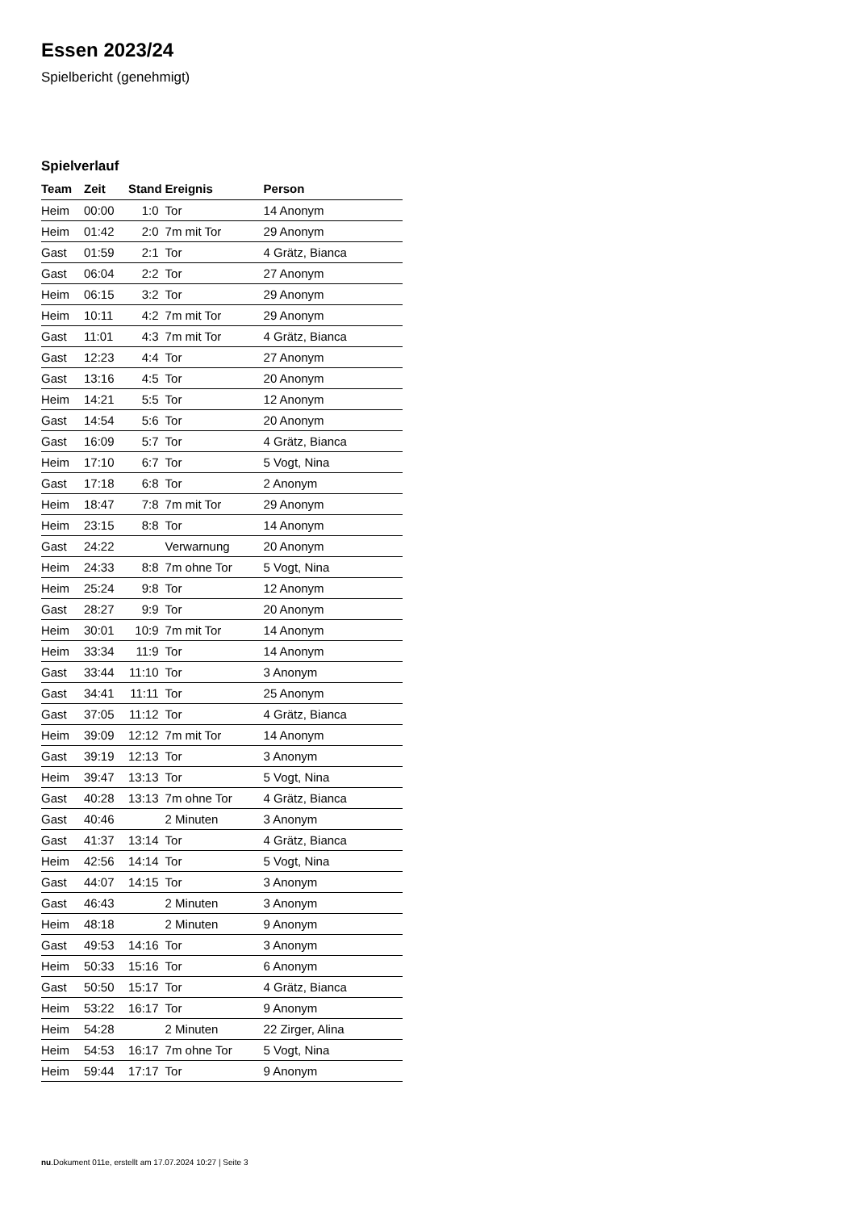Essen 2023/24
Spielbericht (genehmigt)
Spielverlauf
| Team | Zeit | Stand | Ereignis | Person |
| --- | --- | --- | --- | --- |
| Heim | 00:00 | 1:0 | Tor | 14 Anonym |
| Heim | 01:42 | 2:0 | 7m mit Tor | 29 Anonym |
| Gast | 01:59 | 2:1 | Tor | 4 Grätz, Bianca |
| Gast | 06:04 | 2:2 | Tor | 27 Anonym |
| Heim | 06:15 | 3:2 | Tor | 29 Anonym |
| Heim | 10:11 | 4:2 | 7m mit Tor | 29 Anonym |
| Gast | 11:01 | 4:3 | 7m mit Tor | 4 Grätz, Bianca |
| Gast | 12:23 | 4:4 | Tor | 27 Anonym |
| Gast | 13:16 | 4:5 | Tor | 20 Anonym |
| Heim | 14:21 | 5:5 | Tor | 12 Anonym |
| Gast | 14:54 | 5:6 | Tor | 20 Anonym |
| Gast | 16:09 | 5:7 | Tor | 4 Grätz, Bianca |
| Heim | 17:10 | 6:7 | Tor | 5 Vogt, Nina |
| Gast | 17:18 | 6:8 | Tor | 2 Anonym |
| Heim | 18:47 | 7:8 | 7m mit Tor | 29 Anonym |
| Heim | 23:15 | 8:8 | Tor | 14 Anonym |
| Gast | 24:22 | | Verwarnung | 20 Anonym |
| Heim | 24:33 | 8:8 | 7m ohne Tor | 5 Vogt, Nina |
| Heim | 25:24 | 9:8 | Tor | 12 Anonym |
| Gast | 28:27 | 9:9 | Tor | 20 Anonym |
| Heim | 30:01 | 10:9 | 7m mit Tor | 14 Anonym |
| Heim | 33:34 | 11:9 | Tor | 14 Anonym |
| Gast | 33:44 | 11:10 | Tor | 3 Anonym |
| Gast | 34:41 | 11:11 | Tor | 25 Anonym |
| Gast | 37:05 | 11:12 | Tor | 4 Grätz, Bianca |
| Heim | 39:09 | 12:12 | 7m mit Tor | 14 Anonym |
| Gast | 39:19 | 12:13 | Tor | 3 Anonym |
| Heim | 39:47 | 13:13 | Tor | 5 Vogt, Nina |
| Gast | 40:28 | 13:13 | 7m ohne Tor | 4 Grätz, Bianca |
| Gast | 40:46 | | 2 Minuten | 3 Anonym |
| Gast | 41:37 | 13:14 | Tor | 4 Grätz, Bianca |
| Heim | 42:56 | 14:14 | Tor | 5 Vogt, Nina |
| Gast | 44:07 | 14:15 | Tor | 3 Anonym |
| Gast | 46:43 | | 2 Minuten | 3 Anonym |
| Heim | 48:18 | | 2 Minuten | 9 Anonym |
| Gast | 49:53 | 14:16 | Tor | 3 Anonym |
| Heim | 50:33 | 15:16 | Tor | 6 Anonym |
| Gast | 50:50 | 15:17 | Tor | 4 Grätz, Bianca |
| Heim | 53:22 | 16:17 | Tor | 9 Anonym |
| Heim | 54:28 | | 2 Minuten | 22 Zirger, Alina |
| Heim | 54:53 | 16:17 | 7m ohne Tor | 5 Vogt, Nina |
| Heim | 59:44 | 17:17 | Tor | 9 Anonym |
nu.Dokument 011e, erstellt am 17.07.2024 10:27 | Seite 3